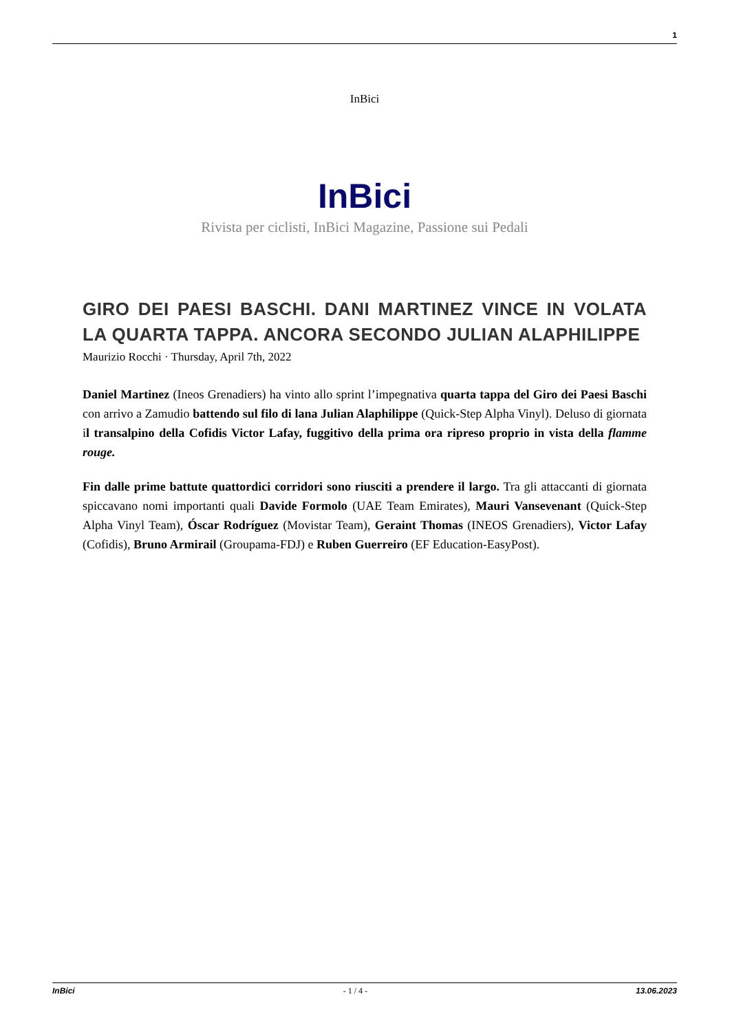1
InBici
InBici
Rivista per ciclisti, InBici Magazine, Passione sui Pedali
GIRO DEI PAESI BASCHI. DANI MARTINEZ VINCE IN VOLATA LA QUARTA TAPPA. ANCORA SECONDO JULIAN ALAPHILIPPE
Maurizio Rocchi · Thursday, April 7th, 2022
Daniel Martinez (Ineos Grenadiers) ha vinto allo sprint l’impegnativa quarta tappa del Giro dei Paesi Baschi con arrivo a Zamudio battendo sul filo di lana Julian Alaphilippe (Quick-Step Alpha Vinyl). Deluso di giornata il transalpino della Cofidis Victor Lafay, fuggitivo della prima ora ripreso proprio in vista della flamme rouge.
Fin dalle prime battute quattordici corridori sono riusciti a prendere il largo. Tra gli attaccanti di giornata spiccavano nomi importanti quali Davide Formolo (UAE Team Emirates), Mauri Vansevenant (Quick-Step Alpha Vinyl Team), Óscar Rodríguez (Movistar Team), Geraint Thomas (INEOS Grenadiers), Victor Lafay (Cofidis), Bruno Armirail (Groupama-FDJ) e Ruben Guerreiro (EF Education-EasyPost).
InBici - 1 / 4 - 13.06.2023